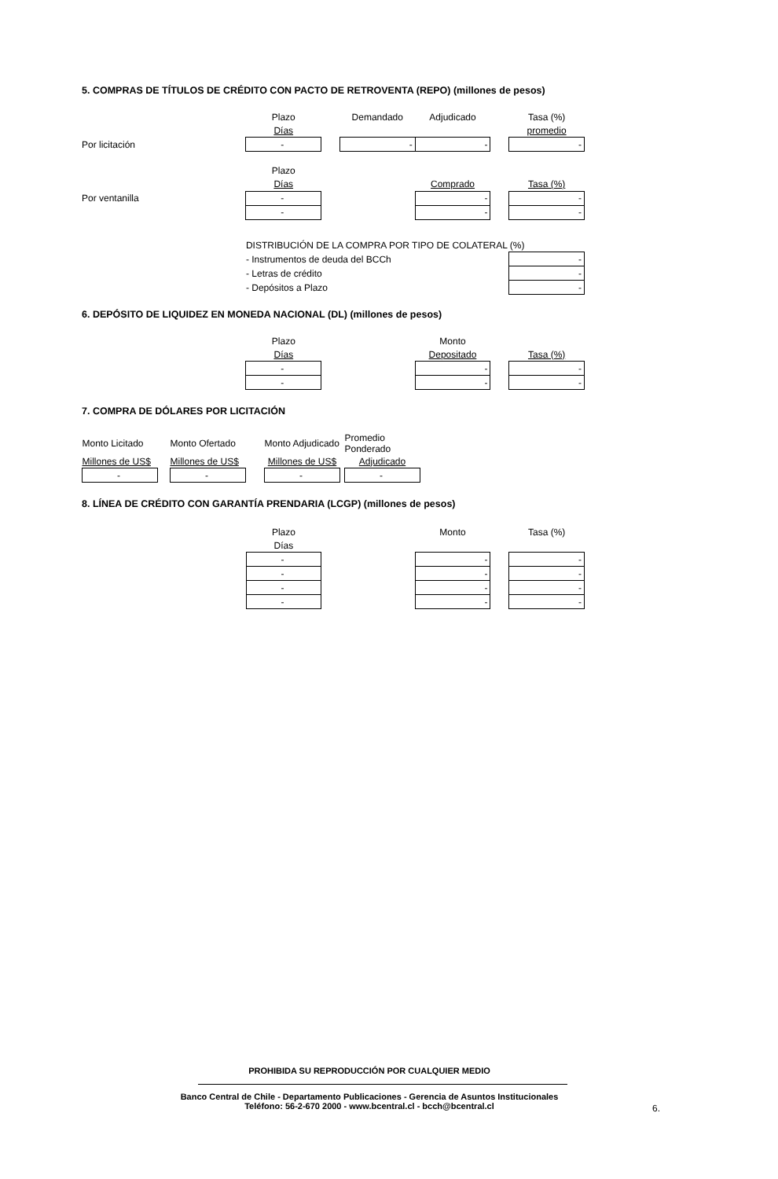5. COMPRAS DE TÍTULOS DE CRÉDITO CON PACTO DE RETROVENTA (REPO) (millones de pesos)
| | Plazo | | Demandado | Adjudicado | | Tasa (%) |
| | Días | | | | | promedio |
| Por licitación | - | | - | - | | - |
| | Plazo | | | | | |
| | Días | | | Comprado | | Tasa (%) |
| Por ventanilla | - | | | - | | - |
| | - | | | - | | - |
| | DISTRIBUCIÓN DE LA COMPRA POR TIPO DE COLATERAL (%) | | | | | |
| | - Instrumentos de deuda del BCCh | | | | | - |
| | - Letras de crédito | | | | | - |
| | - Depósitos a Plazo | | | | | - |
6. DEPÓSITO DE LIQUIDEZ EN MONEDA NACIONAL (DL) (millones de pesos)
| | Plazo | | | Monto | | |
| | Días | | | Depositado | | Tasa (%) |
| | - | | | - | | - |
| | - | | | - | | - |
7. COMPRA DE DÓLARES POR LICITACIÓN
| Monto Licitado | | Monto Ofertado | | Monto Adjudicado | | Promedio Ponderado |
| Millones de US$ | | Millones de US$ | | Millones de US$ | | Adjudicado |
| - | | - | | - | | - |
8. LÍNEA DE CRÉDITO CON GARANTÍA PRENDARIA (LCGP) (millones de pesos)
| | Plazo | | | Monto | | Tasa (%) |
| | Días | | | | | |
| | - | | | - | | - |
| | - | | | - | | - |
| | - | | | - | | - |
| | - | | | - | | - |
PROHIBIDA SU REPRODUCCIÓN POR CUALQUIER MEDIO
Banco Central de Chile - Departamento Publicaciones - Gerencia de Asuntos Institucionales
Teléfono: 56-2-670 2000 - www.bcentral.cl - bcch@bcentral.cl
6.